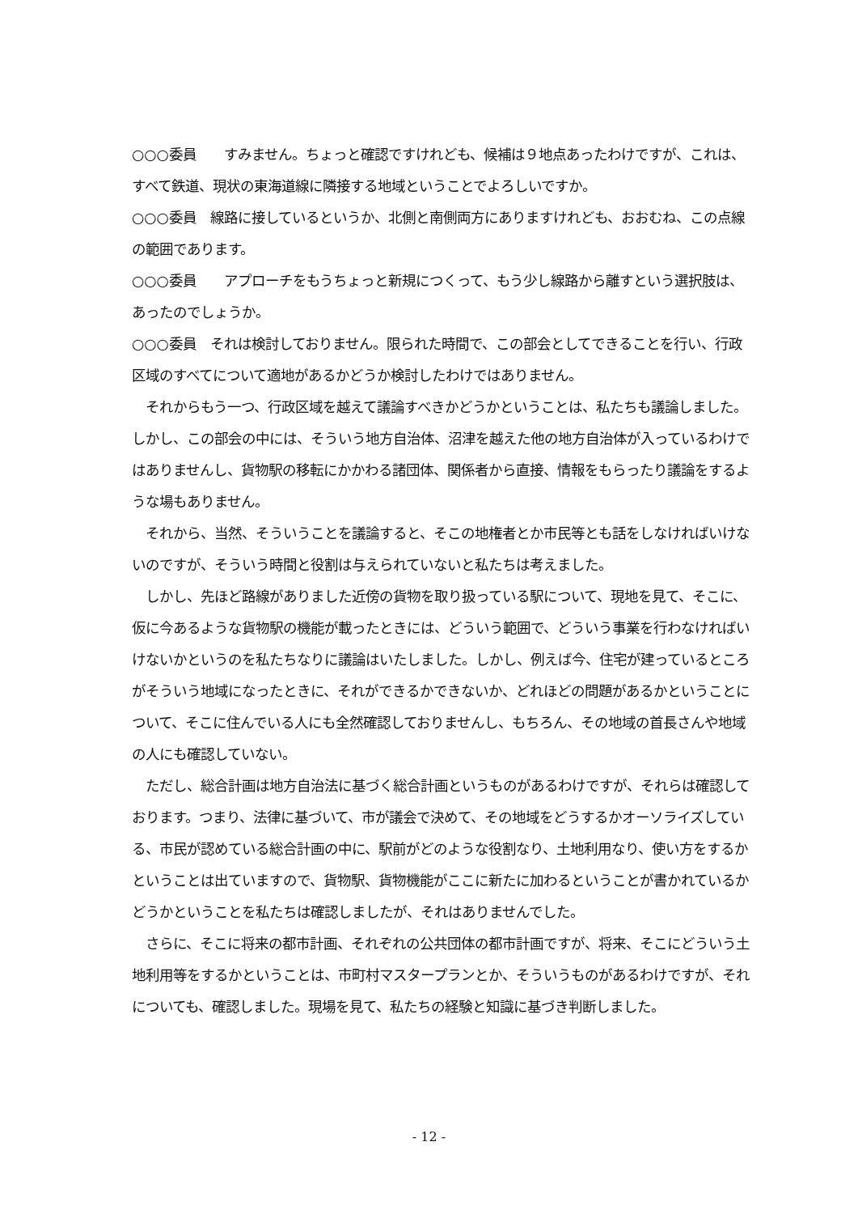○○○委員　　すみません。ちょっと確認ですけれども、候補は９地点あったわけですが、これは、すべて鉄道、現状の東海道線に隣接する地域ということでよろしいですか。
○○○委員　線路に接しているというか、北側と南側両方にありますけれども、おおむね、この点線の範囲であります。
○○○委員　　アプローチをもうちょっと新規につくって、もう少し線路から離すという選択肢は、あったのでしょうか。
○○○委員　それは検討しておりません。限られた時間で、この部会としてできることを行い、行政区域のすべてについて適地があるかどうか検討したわけではありません。
　それからもう一つ、行政区域を越えて議論すべきかどうかということは、私たちも議論しました。しかし、この部会の中には、そういう地方自治体、沼津を越えた他の地方自治体が入っているわけではありませんし、貨物駅の移転にかかわる諸団体、関係者から直接、情報をもらったり議論をするような場もありません。
　それから、当然、そういうことを議論すると、そこの地権者とか市民等とも話をしなければいけないのですが、そういう時間と役割は与えられていないと私たちは考えました。
　しかし、先ほど路線がありました近傍の貨物を取り扱っている駅について、現地を見て、そこに、仮に今あるような貨物駅の機能が載ったときには、どういう範囲で、どういう事業を行わなければいけないかというのを私たちなりに議論はいたしました。しかし、例えば今、住宅が建っているところがそういう地域になったときに、それができるかできないか、どれほどの問題があるかということについて、そこに住んでいる人にも全然確認しておりませんし、もちろん、その地域の首長さんや地域の人にも確認していない。
　ただし、総合計画は地方自治法に基づく総合計画というものがあるわけですが、それらは確認しております。つまり、法律に基づいて、市が議会で決めて、その地域をどうするかオーソライズしている、市民が認めている総合計画の中に、駅前がどのような役割なり、土地利用なり、使い方をするかということは出ていますので、貨物駅、貨物機能がここに新たに加わるということが書かれているかどうかということを私たちは確認しましたが、それはありませんでした。
　さらに、そこに将来の都市計画、それぞれの公共団体の都市計画ですが、将来、そこにどういう土地利用等をするかということは、市町村マスタープランとか、そういうものがあるわけですが、それについても、確認しました。現場を見て、私たちの経験と知識に基づき判断しました。
- 12 -